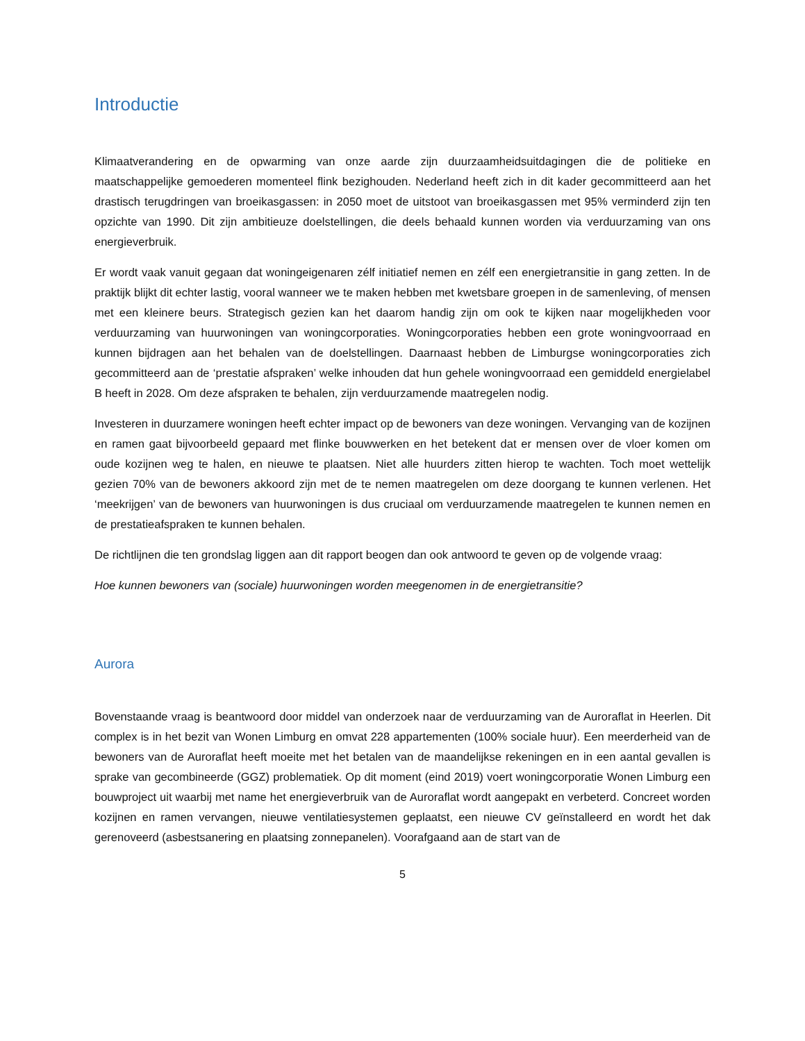Introductie
Klimaatverandering en de opwarming van onze aarde zijn duurzaamheidsuitdagingen die de politieke en maatschappelijke gemoederen momenteel flink bezighouden. Nederland heeft zich in dit kader gecommitteerd aan het drastisch terugdringen van broeikasgassen: in 2050 moet de uitstoot van broeikasgassen met 95% verminderd zijn ten opzichte van 1990. Dit zijn ambitieuze doelstellingen, die deels behaald kunnen worden via verduurzaming van ons energieverbruik.
Er wordt vaak vanuit gegaan dat woningeigenaren zélf initiatief nemen en zélf een energietransitie in gang zetten. In de praktijk blijkt dit echter lastig, vooral wanneer we te maken hebben met kwetsbare groepen in de samenleving, of mensen met een kleinere beurs. Strategisch gezien kan het daarom handig zijn om ook te kijken naar mogelijkheden voor verduurzaming van huurwoningen van woningcorporaties. Woningcorporaties hebben een grote woningvoorraad en kunnen bijdragen aan het behalen van de doelstellingen. Daarnaast hebben de Limburgse woningcorporaties zich gecommitteerd aan de ‘prestatie afspraken’ welke inhouden dat hun gehele woningvoorraad een gemiddeld energielabel B heeft in 2028. Om deze afspraken te behalen, zijn verduurzamende maatregelen nodig.
Investeren in duurzamere woningen heeft echter impact op de bewoners van deze woningen. Vervanging van de kozijnen en ramen gaat bijvoorbeeld gepaard met flinke bouwwerken en het betekent dat er mensen over de vloer komen om oude kozijnen weg te halen, en nieuwe te plaatsen. Niet alle huurders zitten hierop te wachten. Toch moet wettelijk gezien 70% van de bewoners akkoord zijn met de te nemen maatregelen om deze doorgang te kunnen verlenen. Het ‘meekrijgen’ van de bewoners van huurwoningen is dus cruciaal om verduurzamende maatregelen te kunnen nemen en de prestatieafspraken te kunnen behalen.
De richtlijnen die ten grondslag liggen aan dit rapport beogen dan ook antwoord te geven op de volgende vraag:
Hoe kunnen bewoners van (sociale) huurwoningen worden meegenomen in de energietransitie?
Aurora
Bovenstaande vraag is beantwoord door middel van onderzoek naar de verduurzaming van de Auroraflat in Heerlen. Dit complex is in het bezit van Wonen Limburg en omvat 228 appartementen (100% sociale huur). Een meerderheid van de bewoners van de Auroraflat heeft moeite met het betalen van de maandelijkse rekeningen en in een aantal gevallen is sprake van gecombineerde (GGZ) problematiek. Op dit moment (eind 2019) voert woningcorporatie Wonen Limburg een bouwproject uit waarbij met name het energieverbruik van de Auroraflat wordt aangepakt en verbeterd. Concreet worden kozijnen en ramen vervangen, nieuwe ventilatiesystemen geplaatst, een nieuwe CV geïnstalleerd en wordt het dak gerenoveerd (asbestsanering en plaatsing zonnepanelen). Voorafgaand aan de start van de
5